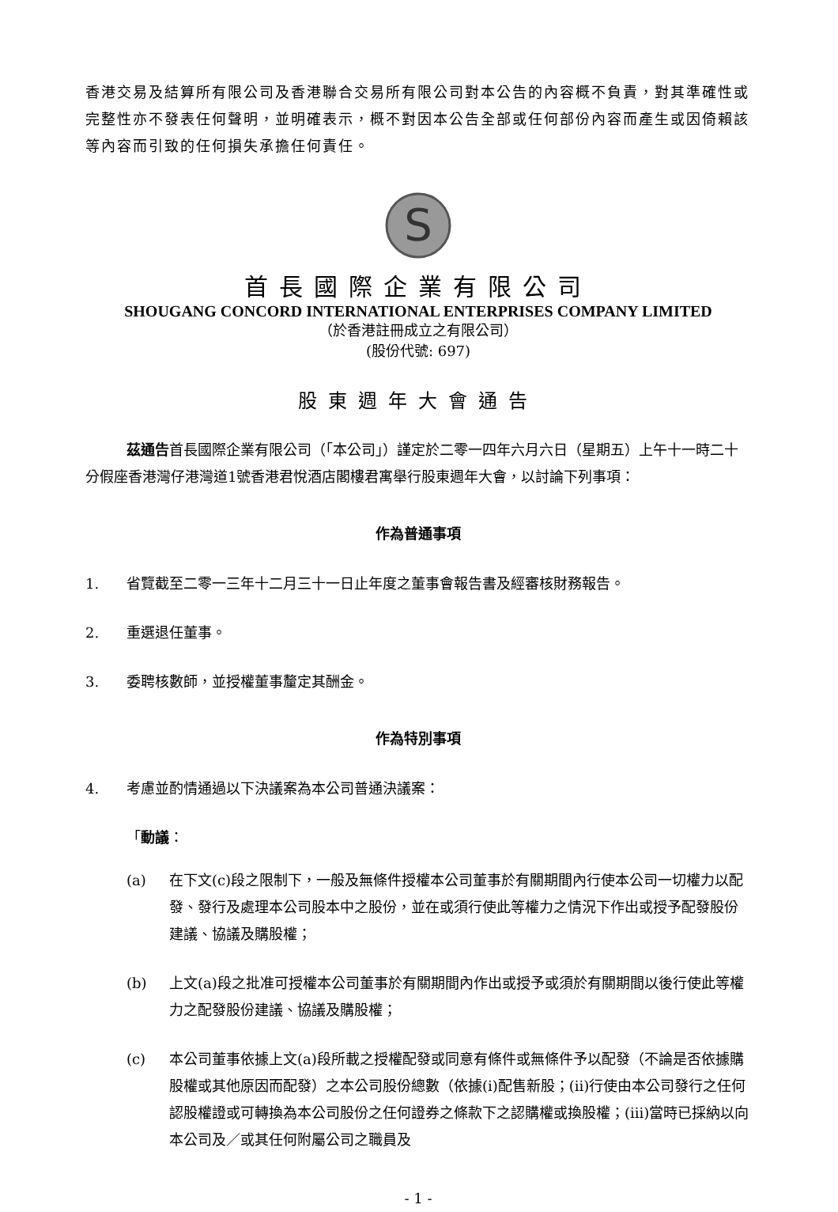香港交易及結算所有限公司及香港聯合交易所有限公司對本公告的內容概不負責，對其準確性或完整性亦不發表任何聲明，並明確表示，概不對因本公告全部或任何部份內容而產生或因倚賴該等內容而引致的任何損失承擔任何責任。
S
首長國際企業有限公司
SHOUGANG CONCORD INTERNATIONAL ENTERPRISES COMPANY LIMITED
（於香港註冊成立之有限公司）
(股份代號: 697)
股東週年大會通告
茲通告首長國際企業有限公司（「本公司」）謹定於二零一四年六月六日（星期五）上午十一時二十分假座香港灣仔港灣道1號香港君悅酒店閣樓君寓舉行股東週年大會，以討論下列事項：
作為普通事項
1. 省覽截至二零一三年十二月三十一日止年度之董事會報告書及經審核財務報告。
2. 重選退任董事。
3. 委聘核數師，並授權董事釐定其酬金。
作為特別事項
4. 考慮並酌情通過以下決議案為本公司普通決議案：
「動議：
(a) 在下文(c)段之限制下，一般及無條件授權本公司董事於有關期間內行使本公司一切權力以配發、發行及處理本公司股本中之股份，並在或須行使此等權力之情況下作出或授予配發股份建議、協議及購股權；
(b) 上文(a)段之批准可授權本公司董事於有關期間內作出或授予或須於有關期間以後行使此等權力之配發股份建議、協議及購股權；
(c) 本公司董事依據上文(a)段所載之授權配發或同意有條件或無條件予以配發（不論是否依據購股權或其他原因而配發）之本公司股份總數（依據(i)配售新股；(ii)行使由本公司發行之任何認股權證或可轉換為本公司股份之任何證券之條款下之認購權或換股權；(iii)當時已採納以向本公司及／或其任何附屬公司之職員及
- 1 -